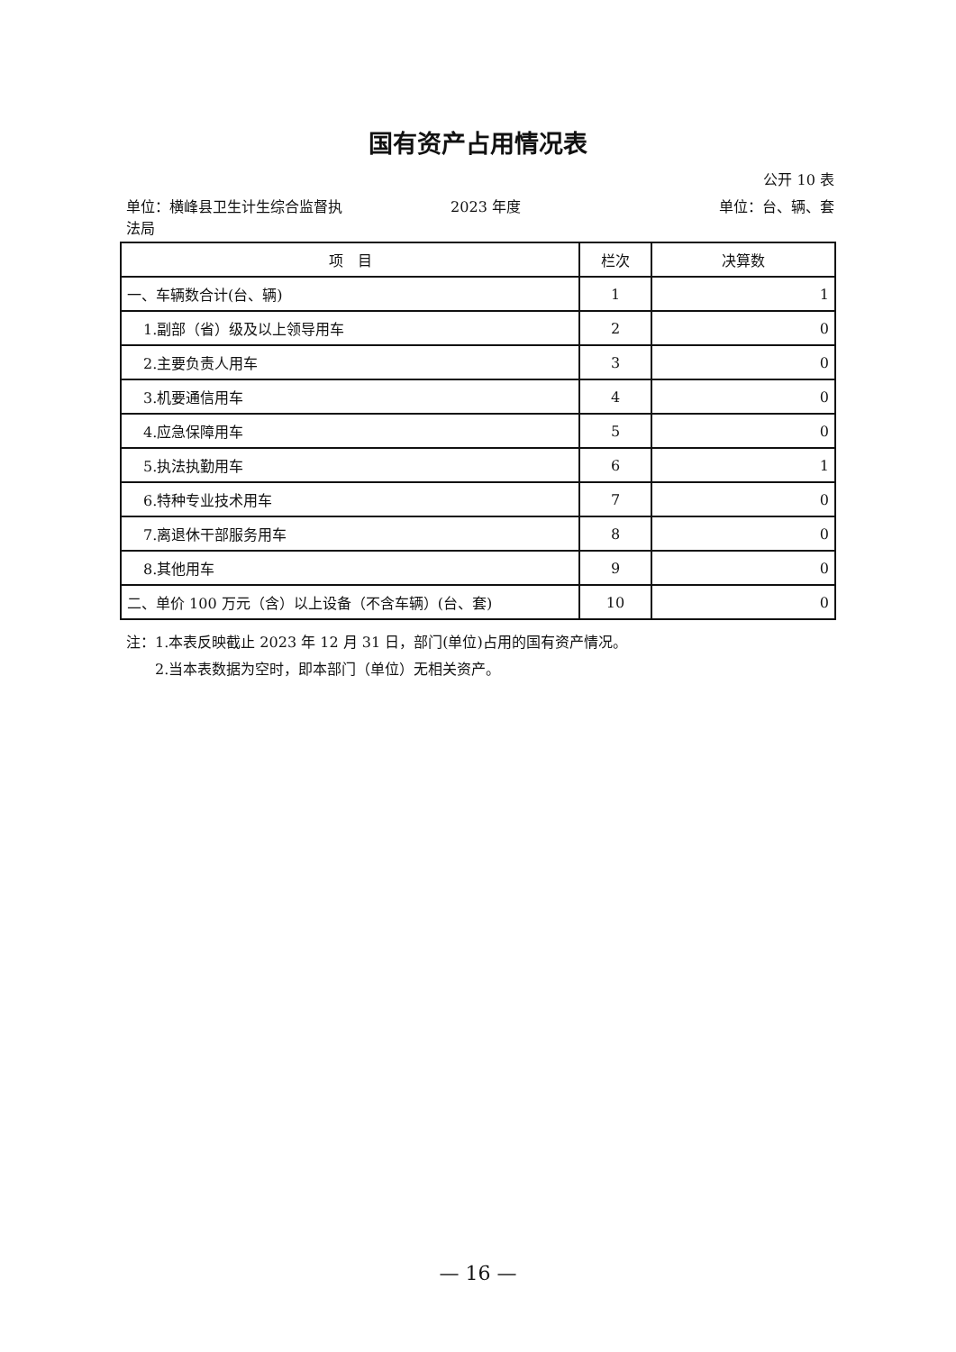国有资产占用情况表
公开 10 表
单位：横峰县卫生计生综合监督执
法局 2023 年度 单位：台、辆、套
| 项 目 | 栏次 | 决算数 |
| --- | --- | --- |
| 一、车辆数合计(台、辆) | 1 | 1 |
| 1.副部（省）级及以上领导用车 | 2 | 0 |
| 2.主要负责人用车 | 3 | 0 |
| 3.机要通信用车 | 4 | 0 |
| 4.应急保障用车 | 5 | 0 |
| 5.执法执勤用车 | 6 | 1 |
| 6.特种专业技术用车 | 7 | 0 |
| 7.离退休干部服务用车 | 8 | 0 |
| 8.其他用车 | 9 | 0 |
| 二、单价 100 万元（含）以上设备（不含车辆）(台、套) | 10 | 0 |
注：1.本表反映截止 2023 年 12 月 31 日，部门(单位)占用的国有资产情况。
　　2.当本表数据为空时，即本部门（单位）无相关资产。
— 16 —